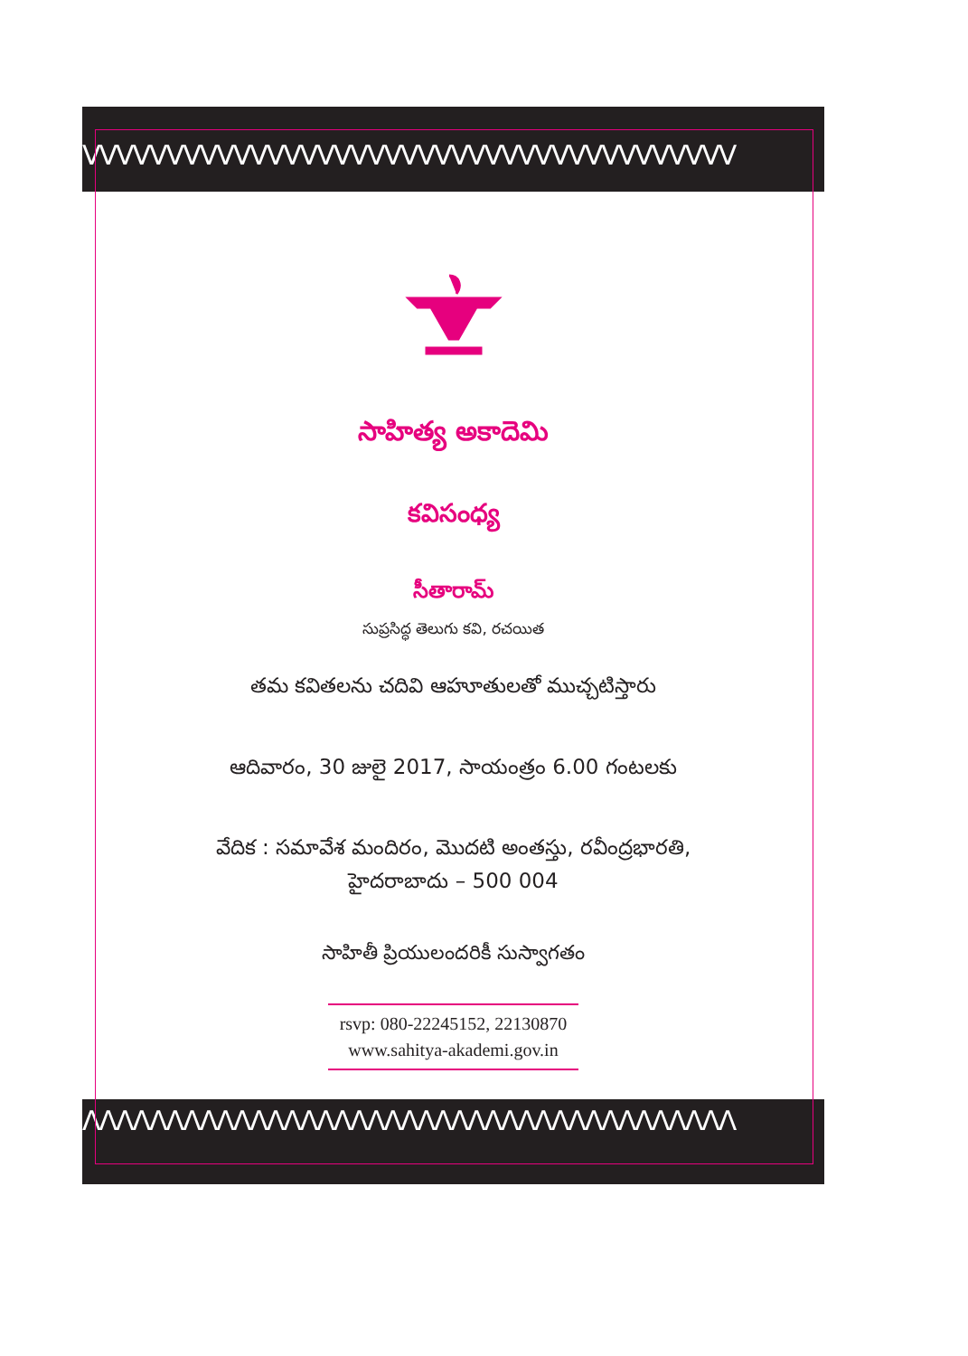ᐯᐯᐯᐯᐯᐯᐯᐯᐯᐯᐯᐯᐯᐯᐯᐯᐯᐯᐯᐯᐯᐯᐯᐯᐯᐯᐯᐯᐯᐯᐯᐯᐯᐯᐯᐯᐯᐯᐯ
ᐱᐱᐱᐱᐱᐱᐱᐱᐱᐱᐱᐱᐱᐱᐱᐱᐱᐱᐱᐱᐱᐱᐱᐱᐱᐱᐱᐱᐱᐱᐱᐱᐱᐱᐱᐱᐱᐱᐱ
సాహిత్య అకాదెమి
కవిసంధ్య
సీతారామ్
సుప్రసిద్ధ తెలుగు కవి, రచయిత
తమ కవితలను చదివి ఆహూతులతో ముచ్చటిస్తారు
ఆదివారం, 30 జులై 2017, సాయంత్రం 6.00 గంటలకు
వేదిక : సమావేశ మందిరం, మొదటి అంతస్తు, రవీంద్రభారతి,
హైదరాబాదు – 500 004
సాహితీ ప్రియులందరికీ సుస్వాగతం
rsvp: 080-22245152, 22130870
www.sahitya-akademi.gov.in